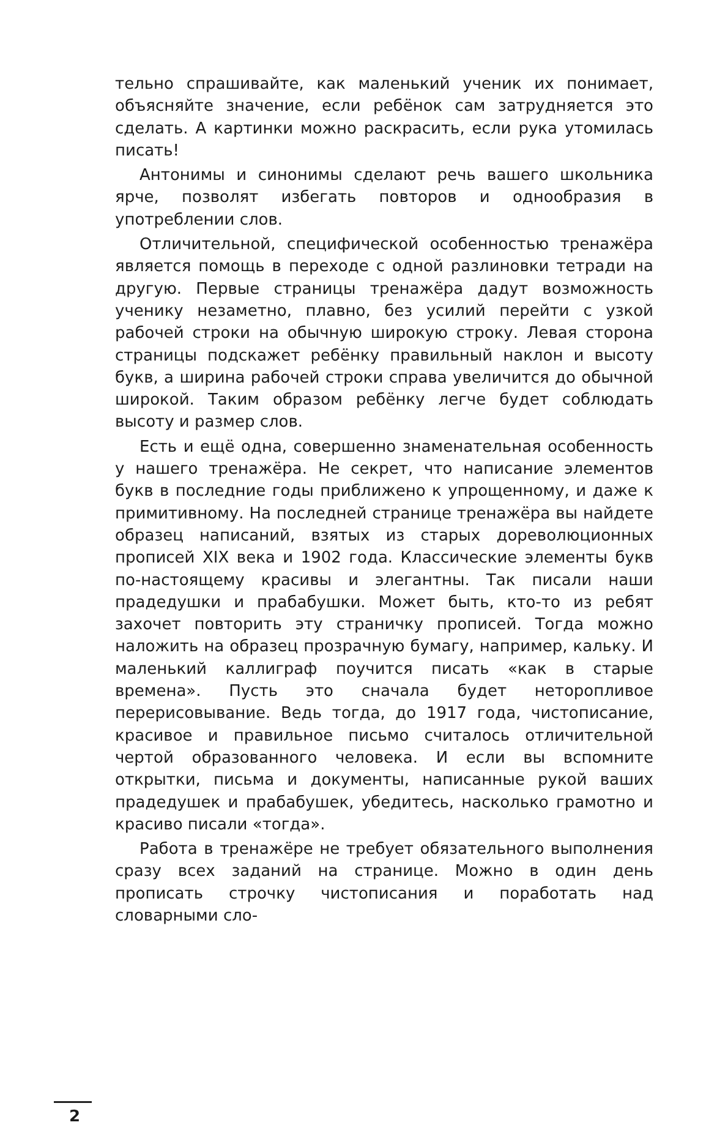тельно спрашивайте, как маленький ученик их понимает, объясняйте значение, если ребёнок сам затрудняется это сделать. А картинки можно раскрасить, если рука утомилась писать!
Антонимы и синонимы сделают речь вашего школьника ярче, позволят избегать повторов и однообразия в употреблении слов.
Отличительной, специфической особенностью тренажёра является помощь в переходе с одной разлиновки тетради на другую. Первые страницы тренажёра дадут возможность ученику незаметно, плавно, без усилий перейти с узкой рабочей строки на обычную широкую строку. Левая сторона страницы подскажет ребёнку правильный наклон и высоту букв, а ширина рабочей строки справа увеличится до обычной широкой. Таким образом ребёнку легче будет соблюдать высоту и размер слов.
Есть и ещё одна, совершенно знаменательная особенность у нашего тренажёра. Не секрет, что написание элементов букв в последние годы приближено к упрощенному, и даже к примитивному. На последней странице тренажёра вы найдете образец написаний, взятых из старых дореволюционных прописей XIX века и 1902 года. Классические элементы букв по-настоящему красивы и элегантны. Так писали наши прадедушки и прабабушки. Может быть, кто-то из ребят захочет повторить эту страничку прописей. Тогда можно наложить на образец прозрачную бумагу, например, кальку. И маленький каллиграф поучится писать «как в старые времена». Пусть это сначала будет неторопливое перерисовывание. Ведь тогда, до 1917 года, чистописание, красивое и правильное письмо считалось отличительной чертой образованного человека. И если вы вспомните открытки, письма и документы, написанные рукой ваших прадедушек и прабабушек, убедитесь, насколько грамотно и красиво писали «тогда».
Работа в тренажёре не требует обязательного выполнения сразу всех заданий на странице. Можно в один день прописать строчку чистописания и поработать над словарными сло-
2